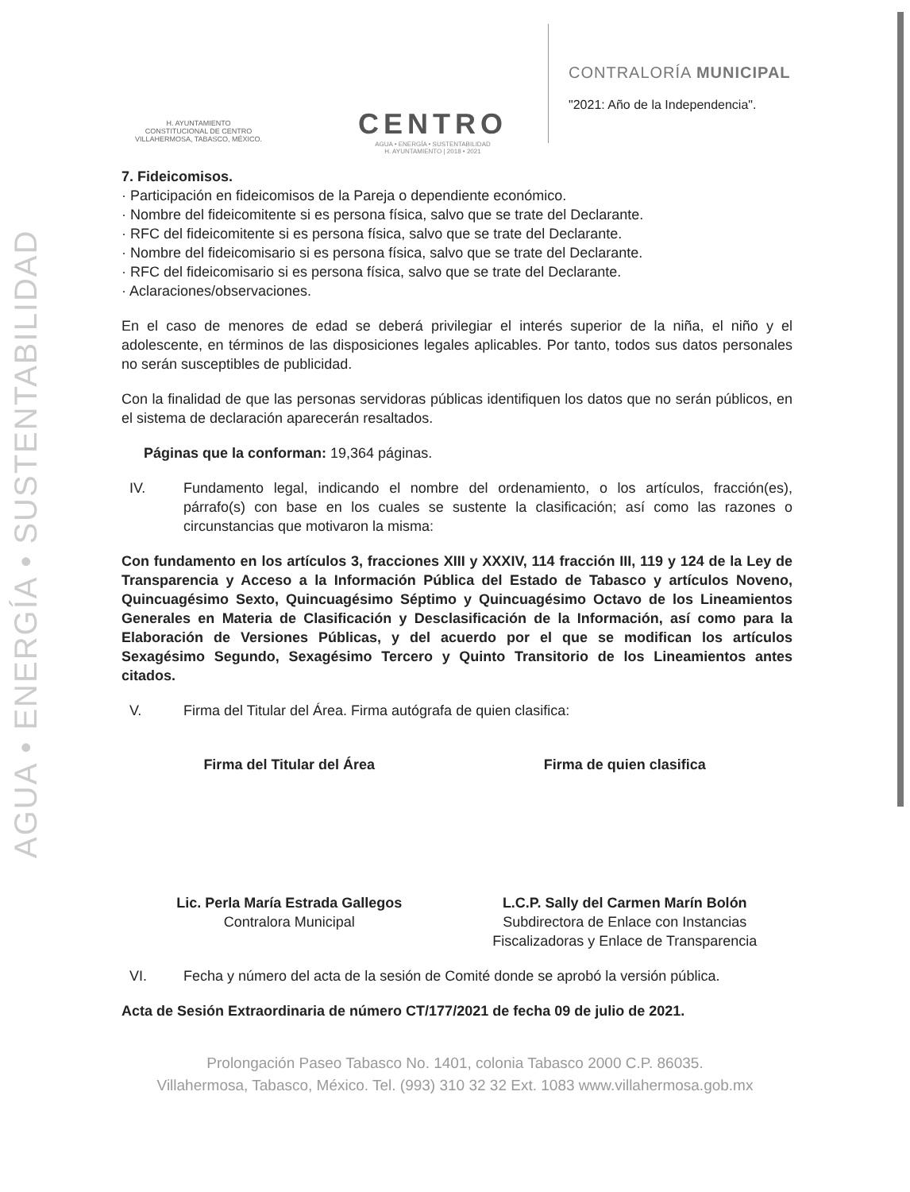AGUA • ENERGÍA • SUSTENTABILIDAD
H. AYUNTAMIENTO
CONSTITUCIONAL DE CENTRO
VILLAHERMOSA, TABASCO, MÉXICO.
CENTRO
AGUA • ENERGÍA • SUSTENTABILIDAD
H. AYUNTAMIENTO | 2018 • 2021
CONTRALORÍA MUNICIPAL
"2021: Año de la Independencia".
7. Fideicomisos.
· Participación en fideicomisos de la Pareja o dependiente económico.
· Nombre del fideicomitente si es persona física, salvo que se trate del Declarante.
· RFC del fideicomitente si es persona física, salvo que se trate del Declarante.
· Nombre del fideicomisario si es persona física, salvo que se trate del Declarante.
· RFC del fideicomisario si es persona física, salvo que se trate del Declarante.
· Aclaraciones/observaciones.
En el caso de menores de edad se deberá privilegiar el interés superior de la niña, el niño y el adolescente, en términos de las disposiciones legales aplicables. Por tanto, todos sus datos personales no serán susceptibles de publicidad.
Con la finalidad de que las personas servidoras públicas identifiquen los datos que no serán públicos, en el sistema de declaración aparecerán resaltados.
Páginas que la conforman: 19,364 páginas.
IV. Fundamento legal, indicando el nombre del ordenamiento, o los artículos, fracción(es), párrafo(s) con base en los cuales se sustente la clasificación; así como las razones o circunstancias que motivaron la misma:
Con fundamento en los artículos 3, fracciones XIII y XXXIV, 114 fracción III, 119 y 124 de la Ley de Transparencia y Acceso a la Información Pública del Estado de Tabasco y artículos Noveno, Quincuagésimo Sexto, Quincuagésimo Séptimo y Quincuagésimo Octavo de los Lineamientos Generales en Materia de Clasificación y Desclasificación de la Información, así como para la Elaboración de Versiones Públicas, y del acuerdo por el que se modifican los artículos Sexagésimo Segundo, Sexagésimo Tercero y Quinto Transitorio de los Lineamientos antes citados.
V. Firma del Titular del Área. Firma autógrafa de quien clasifica:
Firma del Titular del Área Firma de quien clasifica
Lic. Perla María Estrada Gallegos
Contralora Municipal
L.C.P. Sally del Carmen Marín Bolón
Subdirectora de Enlace con Instancias Fiscalizadoras y Enlace de Transparencia
VI. Fecha y número del acta de la sesión de Comité donde se aprobó la versión pública.
Acta de Sesión Extraordinaria de número CT/177/2021 de fecha 09 de julio de 2021.
Prolongación Paseo Tabasco No. 1401, colonia Tabasco 2000 C.P. 86035.
Villahermosa, Tabasco, México. Tel. (993) 310 32 32 Ext. 1083 www.villahermosa.gob.mx